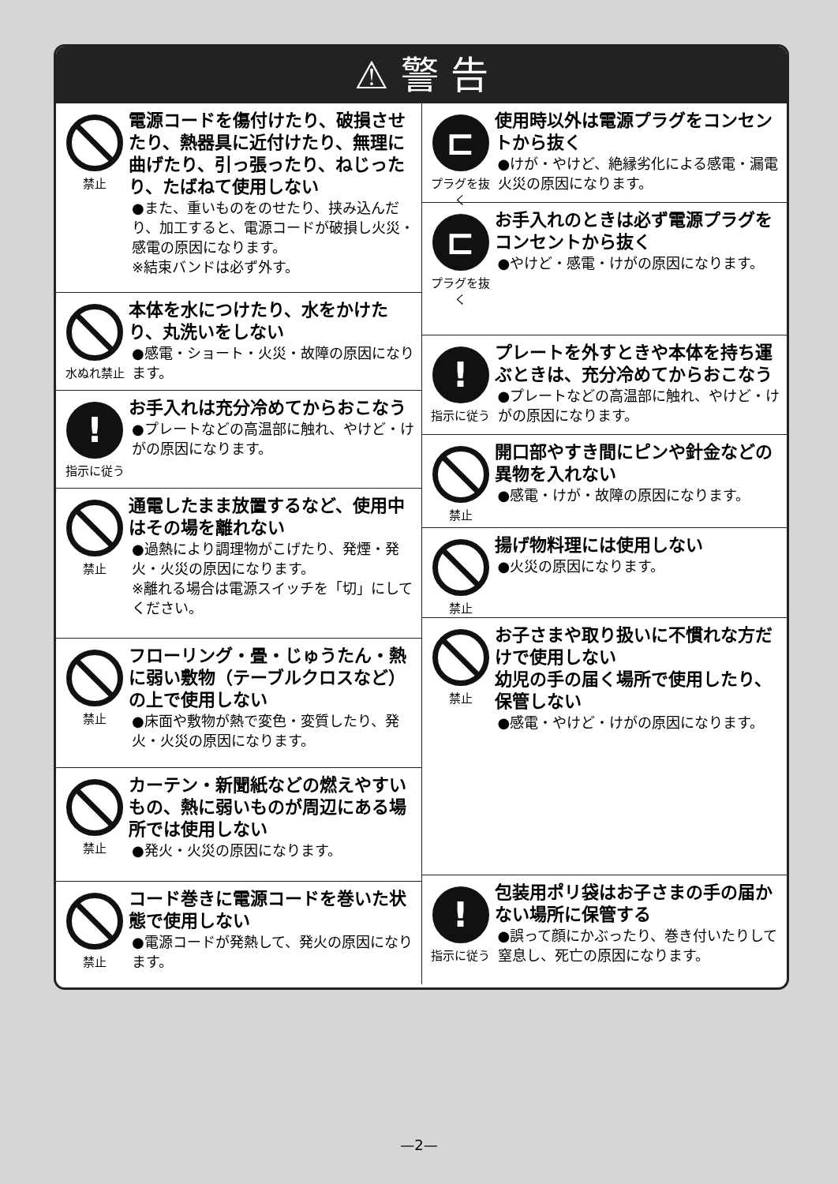⚠ 警 告
禁止
電源コードを傷付けたり、破損させたり、熱器具に近付けたり、無理に曲げたり、引っ張ったり、ねじったり、たばねて使用しない
●また、重いものをのせたり、挟み込んだり、加工すると、電源コードが破損し火災・感電の原因になります。
※結束バンドは必ず外す。
水ぬれ禁止
本体を水につけたり、水をかけたり、丸洗いをしない
●感電・ショート・火災・故障の原因になります。
!
指示に従う
お手入れは充分冷めてからおこなう
●プレートなどの高温部に触れ、やけど・けがの原因になります。
禁止
通電したまま放置するなど、使用中はその場を離れない
●過熱により調理物がこげたり、発煙・発火・火災の原因になります。
※離れる場合は電源スイッチを「切」にしてください。
禁止
フローリング・畳・じゅうたん・熱に弱い敷物（テーブルクロスなど）の上で使用しない
●床面や敷物が熱で変色・変質したり、発火・火災の原因になります。
禁止
カーテン・新聞紙などの燃えやすいもの、熱に弱いものが周辺にある場所では使用しない
●発火・火災の原因になります。
禁止
コード巻きに電源コードを巻いた状態で使用しない
●電源コードが発熱して、発火の原因になります。
⊏
プラグを抜く
使用時以外は電源プラグをコンセントから抜く
●けが・やけど、絶縁劣化による感電・漏電火災の原因になります。
⊏
プラグを抜く
お手入れのときは必ず電源プラグをコンセントから抜く
●やけど・感電・けがの原因になります。
!
指示に従う
プレートを外すときや本体を持ち運ぶときは、充分冷めてからおこなう
●プレートなどの高温部に触れ、やけど・けがの原因になります。
禁止
開口部やすき間にピンや針金などの異物を入れない
●感電・けが・故障の原因になります。
禁止
揚げ物料理には使用しない
●火災の原因になります。
禁止
お子さまや取り扱いに不慣れな方だけで使用しない
幼児の手の届く場所で使用したり、保管しない
●感電・やけど・けがの原因になります。
!
指示に従う
包装用ポリ袋はお子さまの手の届かない場所に保管する
●誤って顔にかぶったり、巻き付いたりして窒息し、死亡の原因になります。
—2—